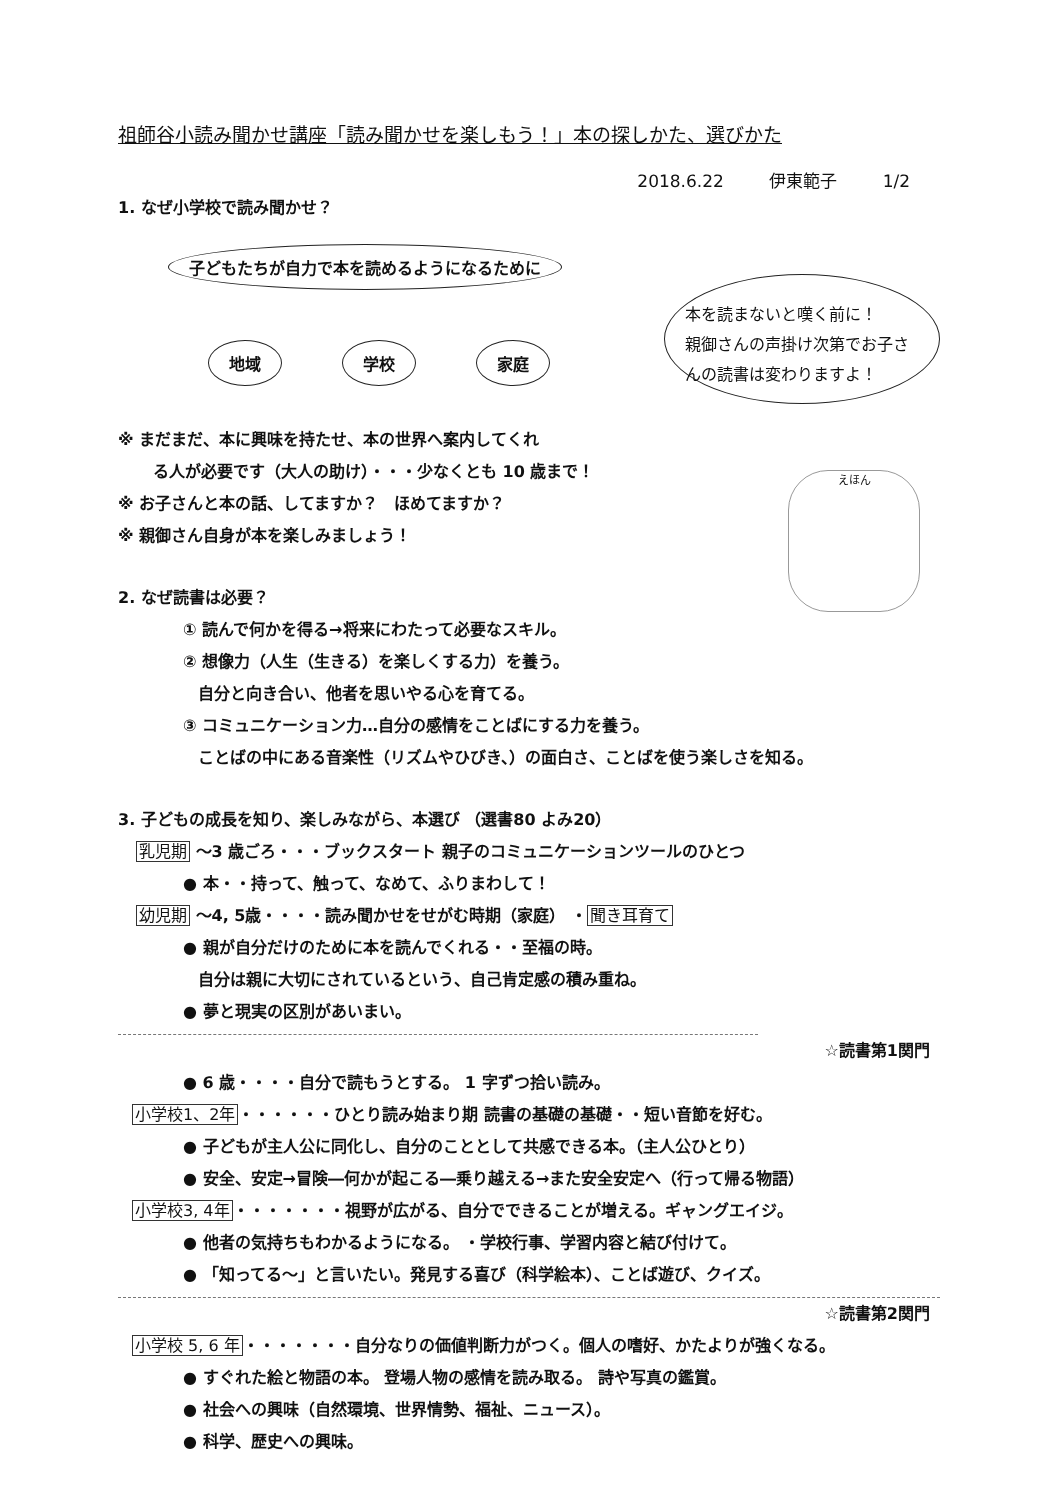祖師谷小読み聞かせ講座「読み聞かせを楽しもう！」本の探しかた、選びかた
2018.6.22 伊東範子 1/2
1. なぜ小学校で読み聞かせ？
子どもたちが自力で本を読めるようになるために
地域 学校 家庭
本を読まないと嘆く前に！
親御さんの声掛け次第でお子さんの読書は変わりますよ！
※ まだまだ、本に興味を持たせ、本の世界へ案内してくれ
る人が必要です（大人の助け）・・・少なくとも 10 歳まで！
※ お子さんと本の話、してますか？　ほめてますか？
※ 親御さん自身が本を楽しみましょう！
えほん
2. なぜ読書は必要？
① 読んで何かを得る→将来にわたって必要なスキル。
② 想像力（人生（生きる）を楽しくする力）を養う。
自分と向き合い、他者を思いやる心を育てる。
③ コミュニケーション力…自分の感情をことばにする力を養う。
ことばの中にある音楽性（リズムやひびき、）の面白さ、ことばを使う楽しさを知る。
3. 子どもの成長を知り、楽しみながら、本選び （選書80 よみ20）
乳児期 ～3 歳ごろ・・・ブックスタート 親子のコミュニケーションツールのひとつ
● 本・・持って、触って、なめて、ふりまわして！
幼児期 ～4, 5歳・・・・読み聞かせをせがむ時期（家庭） ・聞き耳育て
● 親が自分だけのために本を読んでくれる・・至福の時。
自分は親に大切にされているという、自己肯定感の積み重ね。
● 夢と現実の区別があいまい。
☆読書第1関門
● 6 歳・・・・自分で読もうとする。 1 字ずつ拾い読み。
小学校1、2年・・・・・・ひとり読み始まり期 読書の基礎の基礎・・短い音節を好む。
● 子どもが主人公に同化し、自分のこととして共感できる本。（主人公ひとり）
● 安全、安定→冒険―何かが起こる―乗り越える→また安全安定へ（行って帰る物語）
小学校3, 4年・・・・・・・視野が広がる、自分でできることが増える。ギャングエイジ。
● 他者の気持ちもわかるようになる。 ・学校行事、学習内容と結び付けて。
● 「知ってる～」と言いたい。発見する喜び（科学絵本）、ことば遊び、クイズ。
☆読書第2関門
小学校 5, 6 年・・・・・・・自分なりの価値判断力がつく。個人の嗜好、かたよりが強くなる。
● すぐれた絵と物語の本。 登場人物の感情を読み取る。 詩や写真の鑑賞。
● 社会への興味（自然環境、世界情勢、福祉、ニュース）。
● 科学、歴史への興味。